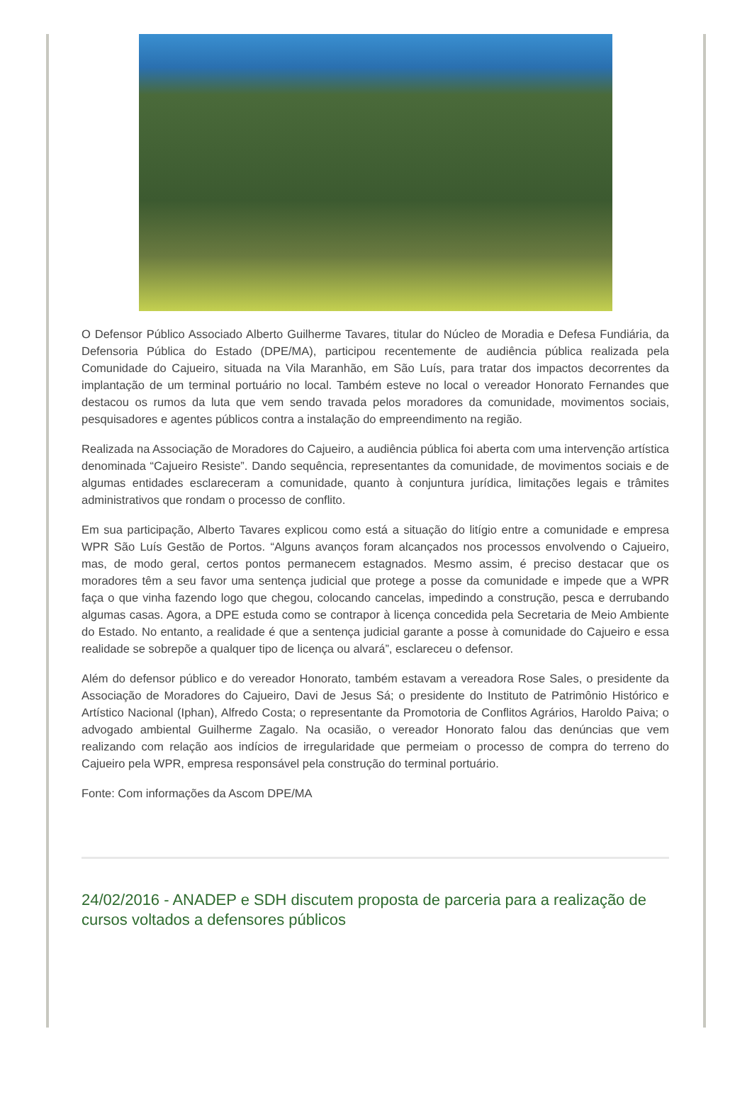O Defensor Público Associado Alberto Guilherme Tavares, titular do Núcleo de Moradia e Defesa Fundiária, da Defensoria Pública do Estado (DPE/MA), participou recentemente de audiência pública realizada pela Comunidade do Cajueiro, situada na Vila Maranhão, em São Luís, para tratar dos impactos decorrentes da implantação de um terminal portuário no local. Também esteve no local o vereador Honorato Fernandes que destacou os rumos da luta que vem sendo travada pelos moradores da comunidade, movimentos sociais, pesquisadores e agentes públicos contra a instalação do empreendimento na região.
Realizada na Associação de Moradores do Cajueiro, a audiência pública foi aberta com uma intervenção artística denominada “Cajueiro Resiste”. Dando sequência, representantes da comunidade, de movimentos sociais e de algumas entidades esclareceram a comunidade, quanto à conjuntura jurídica, limitações legais e trâmites administrativos que rondam o processo de conflito.
Em sua participação, Alberto Tavares explicou como está a situação do litígio entre a comunidade e empresa WPR São Luís Gestão de Portos. “Alguns avanços foram alcançados nos processos envolvendo o Cajueiro, mas, de modo geral, certos pontos permanecem estagnados. Mesmo assim, é preciso destacar que os moradores têm a seu favor uma sentença judicial que protege a posse da comunidade e impede que a WPR faça o que vinha fazendo logo que chegou, colocando cancelas, impedindo a construção, pesca e derrubando algumas casas. Agora, a DPE estuda como se contrapor à licença concedida pela Secretaria de Meio Ambiente do Estado. No entanto, a realidade é que a sentença judicial garante a posse à comunidade do Cajueiro e essa realidade se sobrepõe a qualquer tipo de licença ou alvará”, esclareceu o defensor.
Além do defensor público e do vereador Honorato, também estavam a vereadora Rose Sales, o presidente da Associação de Moradores do Cajueiro, Davi de Jesus Sá; o presidente do Instituto de Patrimônio Histórico e Artístico Nacional (Iphan), Alfredo Costa; o representante da Promotoria de Conflitos Agrários, Haroldo Paiva; o advogado ambiental Guilherme Zagalo. Na ocasião, o vereador Honorato falou das denúncias que vem realizando com relação aos indícios de irregularidade que permeiam o processo de compra do terreno do Cajueiro pela WPR, empresa responsável pela construção do terminal portuário.
Fonte: Com informações da Ascom DPE/MA
24/02/2016 - ANADEP e SDH discutem proposta de parceria para a realização de cursos voltados a defensores públicos